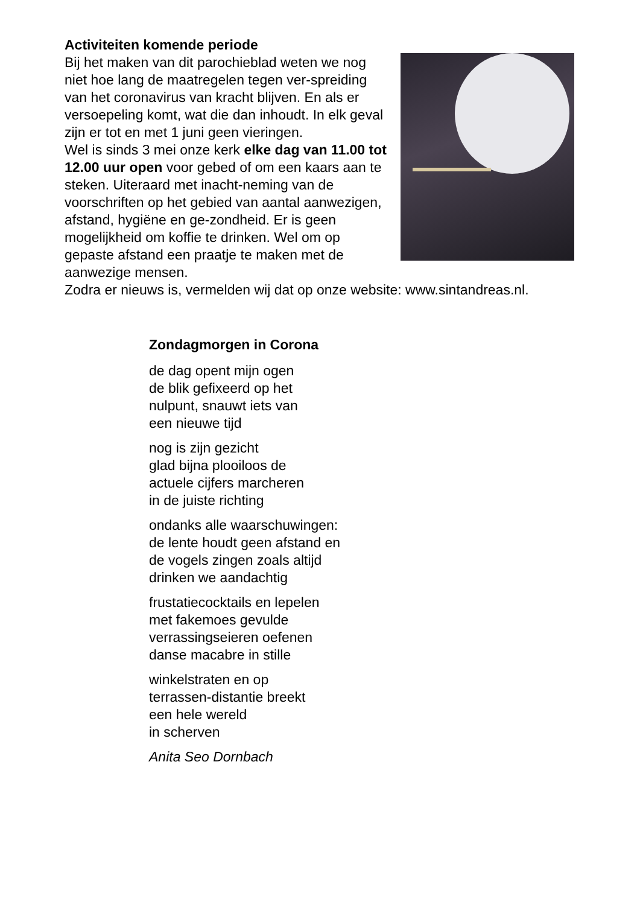Activiteiten komende periode
Bij het maken van dit parochieblad weten we nog niet hoe lang de maatregelen tegen ver-spreiding van het coronavirus van kracht blijven. En als er versoepeling komt, wat die dan inhoudt. In elk geval zijn er tot en met 1 juni geen vieringen.
Wel is sinds 3 mei onze kerk elke dag van 11.00 tot 12.00 uur open voor gebed of om een kaars aan te steken. Uiteraard met inacht-neming van de voorschriften op het gebied van aantal aanwezigen, afstand, hygiëne en ge-zondheid. Er is geen mogelijkheid om koffie te drinken. Wel om op gepaste afstand een praatje te maken met de aanwezige mensen.
Zodra er nieuws is, vermelden wij dat op onze website: www.sintandreas.nl.
Zondagmorgen in Corona
de dag opent mijn ogen
de blik gefixeerd op het
nulpunt, snauwt iets van
een nieuwe tijd
nog is zijn gezicht
glad bijna plooiloos de
actuele cijfers marcheren
in de juiste richting
ondanks alle waarschuwingen:
de lente houdt geen afstand en
de vogels zingen zoals altijd
drinken we aandachtig
frustatiecocktails en lepelen
met fakemoes gevulde
verrassingseieren oefenen
danse macabre in stille
winkelstraten en op
terrassen-distantie breekt
een hele wereld
in scherven
Anita Seo Dornbach